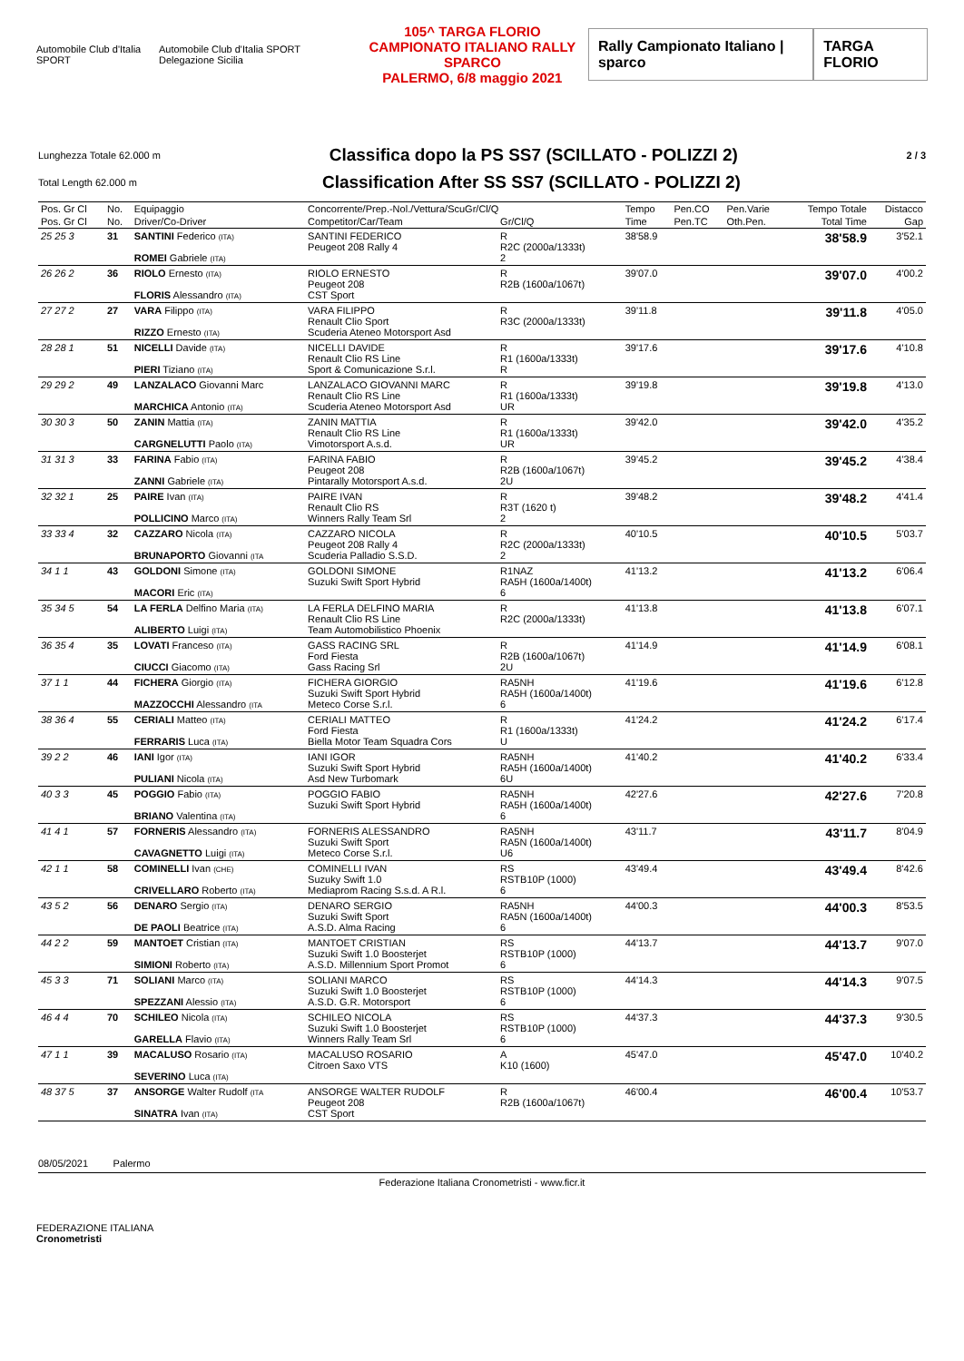Automobile Club d'Italia SPORT
Automobile Club d'Italia SPORT Delegazione Sicilia
105^ TARGA FLORIO
CAMPIONATO ITALIANO RALLY SPARCO
PALERMO, 6/8 maggio 2021
Rally Campionato Italiano | sparco
TARGA FLORIO
Lunghezza Totale 62.000 m
Classifica dopo la PS SS7 (SCILLATO - POLIZZI 2)
2 / 3
Total Length 62.000 m
Classification After SS SS7 (SCILLATO - POLIZZI 2)
| Pos. Gr Cl | No. | Equipaggio | Concorrente/Prep.-Nol./Vettura/ScuGr/Cl/Q | | Tempo | Pen.CO | Pen.Varie | Tempo Totale | Distacco |
| --- | --- | --- | --- | --- | --- | --- | --- | --- | --- |
| Pos. Gr Cl | No. | Driver/Co-Driver | Competitor/Car/Team | Gr/Cl/Q | Time | Pen.TC | Oth.Pen. | Total Time | Gap |
| 25 25 3 | 31 | SANTINI Federico (ITA) ROMEI Gabriele (ITA) | SANTINI FEDERICO Peugeot 208 Rally 4 | R R2C (2000a/1333t) 2 | 38'58.9 | | | 38'58.9 | 3'52.1 |
| 26 26 2 | 36 | RIOLO Ernesto (ITA) FLORIS Alessandro (ITA) | RIOLO ERNESTO Peugeot 208 CST Sport | R R2B (1600a/1067t) | 39'07.0 | | | 39'07.0 | 4'00.2 |
| 27 27 2 | 27 | VARA Filippo (ITA) RIZZO Ernesto (ITA) | VARA FILIPPO Renault Clio Sport Scuderia Ateneo Motorsport Asd | R R3C (2000a/1333t) | 39'11.8 | | | 39'11.8 | 4'05.0 |
| 28 28 1 | 51 | NICELLI Davide (ITA) PIERI Tiziano (ITA) | NICELLI DAVIDE Renault Clio RS Line Sport & Comunicazione S.r.l. | R R1 (1600a/1333t) R | 39'17.6 | | | 39'17.6 | 4'10.8 |
| 29 29 2 | 49 | LANZALACO Giovanni Marc MARCHICA Antonio (ITA) | LANZALACO GIOVANNI MARC Renault Clio RS Line Scuderia Ateneo Motorsport Asd | R R1 (1600a/1333t) UR | 39'19.8 | | | 39'19.8 | 4'13.0 |
| 30 30 3 | 50 | ZANIN Mattia (ITA) CARGNELUTTI Paolo (ITA) | ZANIN MATTIA Renault Clio RS Line Vimotorsport A.s.d. | R R1 (1600a/1333t) UR | 39'42.0 | | | 39'42.0 | 4'35.2 |
| 31 31 3 | 33 | FARINA Fabio (ITA) ZANNI Gabriele (ITA) | FARINA FABIO Peugeot 208 Pintarally Motorsport A.s.d. | R R2B (1600a/1067t) 2U | 39'45.2 | | | 39'45.2 | 4'38.4 |
| 32 32 1 | 25 | PAIRE Ivan (ITA) POLLICINO Marco (ITA) | PAIRE IVAN Renault Clio RS Winners Rally Team Srl | R R3T (1620 t) 2 | 39'48.2 | | | 39'48.2 | 4'41.4 |
| 33 33 4 | 32 | CAZZARO Nicola (ITA) BRUNAPORTO Giovanni (ITA | CAZZARO NICOLA Peugeot 208 Rally 4 Scuderia Palladio S.S.D. | R R2C (2000a/1333t) 2 | 40'10.5 | | | 40'10.5 | 5'03.7 |
| 34 1 1 | 43 | GOLDONI Simone (ITA) MACORI Eric (ITA) | GOLDONI SIMONE Suzuki Swift Sport Hybrid | R1NAZ RA5H (1600a/1400t) 6 | 41'13.2 | | | 41'13.2 | 6'06.4 |
| 35 34 5 | 54 | LA FERLA Delfino Maria (ITA) ALIBERTO Luigi (ITA) | LA FERLA DELFINO MARIA Renault Clio RS Line Team Automobilistico Phoenix | R R2C (2000a/1333t) | 41'13.8 | | | 41'13.8 | 6'07.1 |
| 36 35 4 | 35 | LOVATI Franceso (ITA) CIUCCI Giacomo (ITA) | GASS RACING SRL Ford Fiesta Gass Racing Srl | R R2B (1600a/1067t) 2U | 41'14.9 | | | 41'14.9 | 6'08.1 |
| 37 1 1 | 44 | FICHERA Giorgio (ITA) MAZZOCCHI Alessandro (ITA | FICHERA GIORGIO Suzuki Swift Sport Hybrid Meteco Corse S.r.l. | RA5NH RA5H (1600a/1400t) 6 | 41'19.6 | | | 41'19.6 | 6'12.8 |
| 38 36 4 | 55 | CERIALI Matteo (ITA) FERRARIS Luca (ITA) | CERIALI MATTEO Ford Fiesta Biella Motor Team Squadra Cors | R R1 (1600a/1333t) U | 41'24.2 | | | 41'24.2 | 6'17.4 |
| 39 2 2 | 46 | IANI Igor (ITA) PULIANI Nicola (ITA) | IANI IGOR Suzuki Swift Sport Hybrid Asd New Turbomark | RA5NH RA5H (1600a/1400t) 6U | 41'40.2 | | | 41'40.2 | 6'33.4 |
| 40 3 3 | 45 | POGGIO Fabio (ITA) BRIANO Valentina (ITA) | POGGIO FABIO Suzuki Swift Sport Hybrid | RA5NH RA5H (1600a/1400t) 6 | 42'27.6 | | | 42'27.6 | 7'20.8 |
| 41 4 1 | 57 | FORNERIS Alessandro (ITA) CAVAGNETTO Luigi (ITA) | FORNERIS ALESSANDRO Suzuki Swift Sport Meteco Corse S.r.l. | RA5NH RA5N (1600a/1400t) U6 | 43'11.7 | | | 43'11.7 | 8'04.9 |
| 42 1 1 | 58 | COMINELLI Ivan (CHE) CRIVELLARO Roberto (ITA) | COMINELLI IVAN Suzuky Swift 1.0 Mediaprom Racing S.s.d. A R.l. | RS RSTB10P (1000) 6 | 43'49.4 | | | 43'49.4 | 8'42.6 |
| 43 5 2 | 56 | DENARO Sergio (ITA) DE PAOLI Beatrice (ITA) | DENARO SERGIO Suzuki Swift Sport A.S.D. Alma Racing | RA5NH RA5N (1600a/1400t) 6 | 44'00.3 | | | 44'00.3 | 8'53.5 |
| 44 2 2 | 59 | MANTOET Cristian (ITA) SIMIONI Roberto (ITA) | MANTOET CRISTIAN Suzuki Swift 1.0 Boosterjet A.S.D. Millennium Sport Promot | RS RSTB10P (1000) 6 | 44'13.7 | | | 44'13.7 | 9'07.0 |
| 45 3 3 | 71 | SOLIANI Marco (ITA) SPEZZANI Alessio (ITA) | SOLIANI MARCO Suzuki Swift 1.0 Boosterjet A.S.D. G.R. Motorsport | RS RSTB10P (1000) 6 | 44'14.3 | | | 44'14.3 | 9'07.5 |
| 46 4 4 | 70 | SCHILEO Nicola (ITA) GARELLA Flavio (ITA) | SCHILEO NICOLA Suzuki Swift 1.0 Boosterjet Winners Rally Team Srl | RS RSTB10P (1000) 6 | 44'37.3 | | | 44'37.3 | 9'30.5 |
| 47 1 1 | 39 | MACALUSO Rosario (ITA) SEVERINO Luca (ITA) | MACALUSO ROSARIO Citroen Saxo VTS | A K10 (1600) | 45'47.0 | | | 45'47.0 | 10'40.2 |
| 48 37 5 | 37 | ANSORGE Walter Rudolf (ITA SINATRA Ivan (ITA) | ANSORGE WALTER RUDOLF Peugeot 208 CST Sport | R R2B (1600a/1067t) | 46'00.4 | | | 46'00.4 | 10'53.7 |
08/05/2021 Palermo
Federazione Italiana Cronometristi - www.ficr.it
FEDERAZIONE ITALIANA
Cronometristi